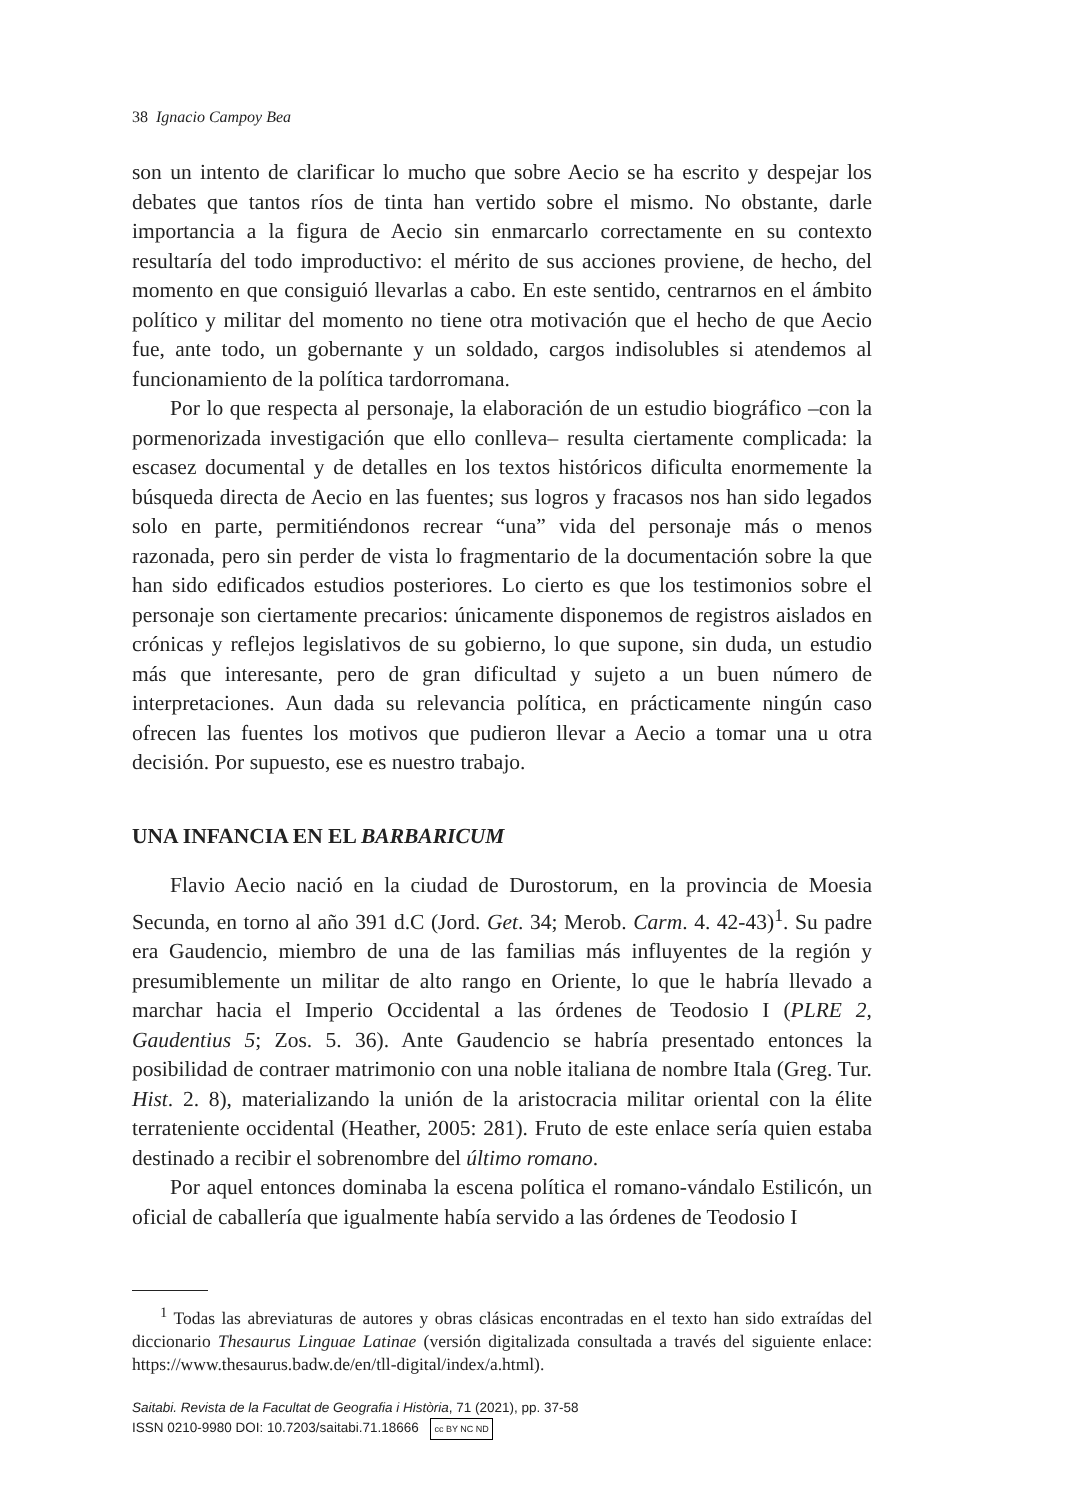38 Ignacio Campoy Bea
son un intento de clarificar lo mucho que sobre Aecio se ha escrito y despejar los debates que tantos ríos de tinta han vertido sobre el mismo. No obstante, darle importancia a la figura de Aecio sin enmarcarlo correctamente en su contexto resultaría del todo improductivo: el mérito de sus acciones proviene, de hecho, del momento en que consiguió llevarlas a cabo. En este sentido, centrarnos en el ámbito político y militar del momento no tiene otra motivación que el hecho de que Aecio fue, ante todo, un gobernante y un soldado, cargos indisolubles si atendemos al funcionamiento de la política tardorromana.
Por lo que respecta al personaje, la elaboración de un estudio biográfico –con la pormenorizada investigación que ello conlleva– resulta ciertamente complicada: la escasez documental y de detalles en los textos históricos dificulta enormemente la búsqueda directa de Aecio en las fuentes; sus logros y fracasos nos han sido legados solo en parte, permitiéndonos recrear “una” vida del personaje más o menos razonada, pero sin perder de vista lo fragmentario de la documentación sobre la que han sido edificados estudios posteriores. Lo cierto es que los testimonios sobre el personaje son ciertamente precarios: únicamente disponemos de registros aislados en crónicas y reflejos legislativos de su gobierno, lo que supone, sin duda, un estudio más que interesante, pero de gran dificultad y sujeto a un buen número de interpretaciones. Aun dada su relevancia política, en prácticamente ningún caso ofrecen las fuentes los motivos que pudieron llevar a Aecio a tomar una u otra decisión. Por supuesto, ese es nuestro trabajo.
UNA INFANCIA EN EL BARBARICUM
Flavio Aecio nació en la ciudad de Durostorum, en la provincia de Moesia Secunda, en torno al año 391 d.C (Jord. Get. 34; Merob. Carm. 4. 42-43)<sup>1</sup>. Su padre era Gaudencio, miembro de una de las familias más influyentes de la región y presumiblemente un militar de alto rango en Oriente, lo que le habría llevado a marchar hacia el Imperio Occidental a las órdenes de Teodosio I (PLRE 2, Gaudentius 5; Zos. 5. 36). Ante Gaudencio se habría presentado entonces la posibilidad de contraer matrimonio con una noble italiana de nombre Itala (Greg. Tur. Hist. 2. 8), materializando la unión de la aristocracia militar oriental con la élite terrateniente occidental (Heather, 2005: 281). Fruto de este enlace sería quien estaba destinado a recibir el sobrenombre del último romano.
Por aquel entonces dominaba la escena política el romano-vándalo Estilicón, un oficial de caballería que igualmente había servido a las órdenes de Teodosio I
<sup>1</sup> Todas las abreviaturas de autores y obras clásicas encontradas en el texto han sido extraídas del diccionario Thesaurus Linguae Latinae (versión digitalizada consultada a través del siguiente enlace: https://www.thesaurus.badw.de/en/tll-digital/index/a.html).
Saitabi. Revista de la Facultat de Geografia i Història, 71 (2021), pp. 37-58
ISSN 0210-9980 DOI: 10.7203/saitabi.71.18666 cc BY NC ND